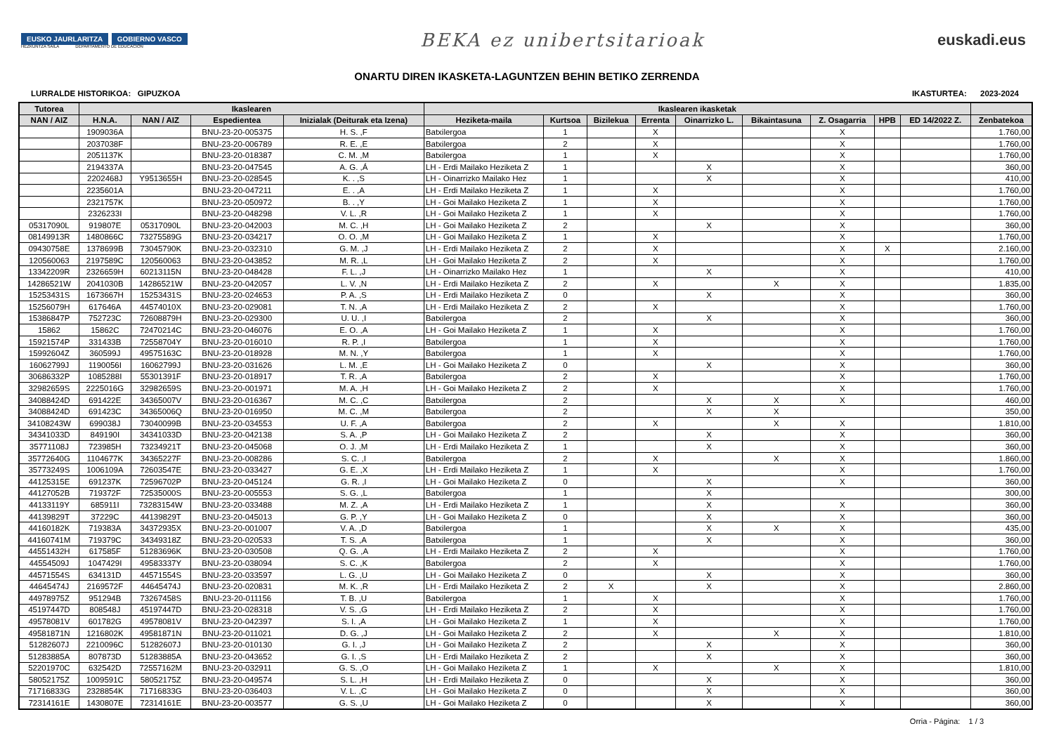EUSKO JAURLARITZA GOBIERNO VASCO
HEZKUNTZA SAILA DEPARTAMENTO DE EDUCACIÓN
BEKA ez unibertsitarioak
euskadi.eus
ONARTU DIREN IKASKETA-LAGUNTZEN BEHIN BETIKO ZERRENDA
LURRALDE HISTORIKOA: GIPUZKOA IKASTURTEA: 2023-2024
| Tutorea | Ikaslearen | | | | Ikaslearen ikasketak | | | | | | | | | |
| --- | --- | --- | --- | --- | --- | --- | --- | --- | --- | --- | --- | --- | --- | --- |
| NAN / AIZ | H.N.A. | NAN / AIZ | Espedientea | Inizialak (Deiturak eta Izena) | Heziketa-maila | Kurtsoa | Bizilekua | Errenta | Oinarrizko L. | Bikaintasuna | Z. Osagarria | HPB | ED 14/2022 Z. | Zenbatekoa |
| | 1909036A | | BNU-23-20-005375 | H. S. ,F | Batxilergoa | 1 | | X | | | X | | | 1.760,00 |
| | 2037038F | | BNU-23-20-006789 | R. E. ,E | Batxilergoa | 2 | | X | | | X | | | 1.760,00 |
| | 2051137K | | BNU-23-20-018387 | C. M. ,M | Batxilergoa | 1 | | X | | | X | | | 1.760,00 |
| | 2194337A | | BNU-23-20-047545 | A. G. ,Á | LH - Erdi Mailako Heziketa Z | 1 | | | X | | X | | | 360,00 |
| | 2202468J | Y9513655H | BNU-23-20-028545 | K. . ,S | LH - Oinarrizko Mailako Hez | 1 | | | X | | X | | | 410,00 |
| | 2235601A | | BNU-23-20-047211 | E. . ,A | LH - Erdi Mailako Heziketa Z | 1 | | X | | | X | | | 1.760,00 |
| | 2321757K | | BNU-23-20-050972 | B. . ,Y | LH - Goi Mailako Heziketa Z | 1 | | X | | | X | | | 1.760,00 |
| | 2326233I | | BNU-23-20-048298 | V. L. ,R | LH - Goi Mailako Heziketa Z | 1 | | X | | | X | | | 1.760,00 |
| 05317090L | 919807E | 05317090L | BNU-23-20-042003 | M. C. ,H | LH - Goi Mailako Heziketa Z | 2 | | | X | | X | | | 360,00 |
| 08149913R | 1480866C | 73275589G | BNU-23-20-034217 | O. O. ,M | LH - Goi Mailako Heziketa Z | 1 | | X | | | X | | | 1.760,00 |
| 09430758E | 1378699B | 73045790K | BNU-23-20-032310 | G. M. ,J | LH - Erdi Mailako Heziketa Z | 2 | | X | | | X | X | | 2.160,00 |
| 120560063 | 2197589C | 120560063 | BNU-23-20-043852 | M. R. ,L | LH - Goi Mailako Heziketa Z | 2 | | X | | | X | | | 1.760,00 |
| 13342209R | 2326659H | 60213115N | BNU-23-20-048428 | F. L. ,J | LH - Oinarrizko Mailako Hez | 1 | | | X | | X | | | 410,00 |
| 14286521W | 2041030B | 14286521W | BNU-23-20-042057 | L. V. ,N | LH - Erdi Mailako Heziketa Z | 2 | | X | | X | X | | | 1.835,00 |
| 15253431S | 1673667H | 15253431S | BNU-23-20-024653 | P. A. ,S | LH - Erdi Mailako Heziketa Z | 0 | | | X | | X | | | 360,00 |
| 15256079H | 617646A | 44574010X | BNU-23-20-029081 | T. N. ,A | LH - Erdi Mailako Heziketa Z | 2 | | X | | | X | | | 1.760,00 |
| 15386847P | 752723C | 72608879H | BNU-23-20-029300 | U. U. ,I | Batxilergoa | 2 | | | X | | X | | | 360,00 |
| 15862 | 15862C | 72470214C | BNU-23-20-046076 | E. O. ,A | LH - Goi Mailako Heziketa Z | 1 | | X | | | X | | | 1.760,00 |
| 15921574P | 331433B | 72558704Y | BNU-23-20-016010 | R. P. ,I | Batxilergoa | 1 | | X | | | X | | | 1.760,00 |
| 15992604Z | 360599J | 49575163C | BNU-23-20-018928 | M. N. ,Y | Batxilergoa | 1 | | X | | | X | | | 1.760,00 |
| 16062799J | 1190056I | 16062799J | BNU-23-20-031626 | L. M. ,E | LH - Goi Mailako Heziketa Z | 0 | | | X | | X | | | 360,00 |
| 30686332P | 1085288I | 55301391F | BNU-23-20-018917 | T. R. ,A | Batxilergoa | 2 | | X | | | X | | | 1.760,00 |
| 32982659S | 2225016G | 32982659S | BNU-23-20-001971 | M. A. ,H | LH - Goi Mailako Heziketa Z | 2 | | X | | | X | | | 1.760,00 |
| 34088424D | 691422E | 34365007V | BNU-23-20-016367 | M. C. ,C | Batxilergoa | 2 | | | X | X | X | | | 460,00 |
| 34088424D | 691423C | 34365006Q | BNU-23-20-016950 | M. C. ,M | Batxilergoa | 2 | | | X | X | | | | 350,00 |
| 34108243W | 699038J | 73040099B | BNU-23-20-034553 | U. F. ,A | Batxilergoa | 2 | | X | | X | X | | | 1.810,00 |
| 34341033D | 849190I | 34341033D | BNU-23-20-042138 | S. A. ,P | LH - Goi Mailako Heziketa Z | 2 | | | X | | X | | | 360,00 |
| 35771108J | 723985H | 73234921T | BNU-23-20-045068 | O. J. ,M | LH - Erdi Mailako Heziketa Z | 1 | | | X | | X | | | 360,00 |
| 35772640G | 1104677K | 34365227F | BNU-23-20-008286 | S. C. ,I | Batxilergoa | 2 | | X | | X | X | | | 1.860,00 |
| 35773249S | 1006109A | 72603547E | BNU-23-20-033427 | G. E. ,X | LH - Erdi Mailako Heziketa Z | 1 | | X | | | X | | | 1.760,00 |
| 44125315E | 691237K | 72596702P | BNU-23-20-045124 | G. R. ,I | LH - Goi Mailako Heziketa Z | 0 | | | X | | X | | | 360,00 |
| 44127052B | 719372F | 72535000S | BNU-23-20-005553 | S. G. ,L | Batxilergoa | 1 | | | X | | | | | 300,00 |
| 44133119Y | 685911I | 73283154W | BNU-23-20-033488 | M. Z. ,A | LH - Erdi Mailako Heziketa Z | 1 | | | X | | X | | | 360,00 |
| 44139829T | 37229C | 44139829T | BNU-23-20-045013 | G. P. ,Y | LH - Goi Mailako Heziketa Z | 0 | | | X | | X | | | 360,00 |
| 44160182K | 719383A | 34372935X | BNU-23-20-001007 | V. A. ,D | Batxilergoa | 1 | | | X | X | X | | | 435,00 |
| 44160741M | 719379C | 34349318Z | BNU-23-20-020533 | T. S. ,A | Batxilergoa | 1 | | | X | | X | | | 360,00 |
| 44551432H | 617585F | 51283696K | BNU-23-20-030508 | Q. G. ,A | LH - Erdi Mailako Heziketa Z | 2 | | X | | | X | | | 1.760,00 |
| 44554509J | 1047429I | 49583337Y | BNU-23-20-038094 | S. C. ,K | Batxilergoa | 2 | | X | | | X | | | 1.760,00 |
| 44571554S | 634131D | 44571554S | BNU-23-20-033597 | L. G. ,U | LH - Goi Mailako Heziketa Z | 0 | | | X | | X | | | 360,00 |
| 44645474J | 2169572F | 44645474J | BNU-23-20-020831 | M. K. ,R | LH - Erdi Mailako Heziketa Z | 2 | X | | X | | X | | | 2.860,00 |
| 44978975Z | 951294B | 73267458S | BNU-23-20-011156 | T. B. ,U | Batxilergoa | 1 | | X | | | X | | | 1.760,00 |
| 45197447D | 808548J | 45197447D | BNU-23-20-028318 | V. S. ,G | LH - Erdi Mailako Heziketa Z | 2 | | X | | | X | | | 1.760,00 |
| 49578081V | 601782G | 49578081V | BNU-23-20-042397 | S. I. ,A | LH - Goi Mailako Heziketa Z | 1 | | X | | | X | | | 1.760,00 |
| 49581871N | 1216802K | 49581871N | BNU-23-20-011021 | D. G. ,J | LH - Goi Mailako Heziketa Z | 2 | | X | | X | X | | | 1.810,00 |
| 51282607J | 2210096C | 51282607J | BNU-23-20-010130 | G. I. ,J | LH - Goi Mailako Heziketa Z | 2 | | | X | | X | | | 360,00 |
| 51283885A | 807873D | 51283885A | BNU-23-20-043652 | G. I. ,S | LH - Erdi Mailako Heziketa Z | 2 | | | X | | X | | | 360,00 |
| 52201970C | 632542D | 72557162M | BNU-23-20-032911 | G. S. ,O | LH - Goi Mailako Heziketa Z | 1 | | X | | X | X | | | 1.810,00 |
| 58052175Z | 1009591C | 58052175Z | BNU-23-20-049574 | S. L. ,H | LH - Erdi Mailako Heziketa Z | 0 | | | X | | X | | | 360,00 |
| 71716833G | 2328854K | 71716833G | BNU-23-20-036403 | V. L. ,C | LH - Goi Mailako Heziketa Z | 0 | | | X | | X | | | 360,00 |
| 72314161E | 1430807E | 72314161E | BNU-23-20-003577 | G. S. ,U | LH - Goi Mailako Heziketa Z | 0 | | | X | | X | | | 360,00 |
Orria - Página: 1 / 3